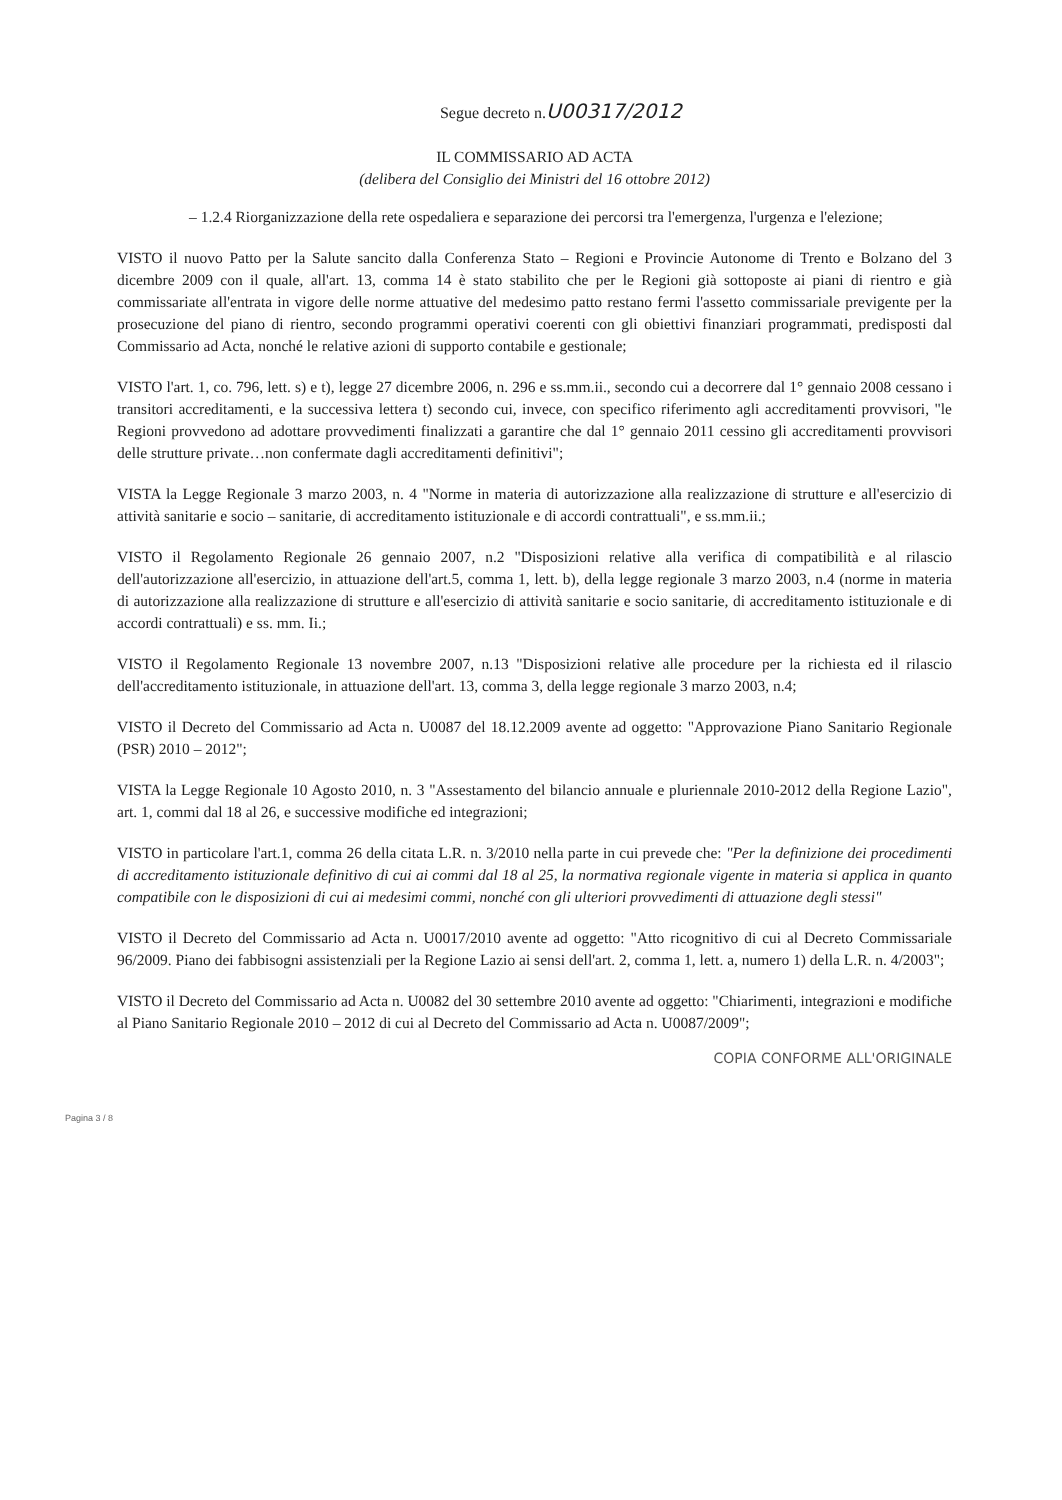Segue decreto n.U00317/2012
IL COMMISSARIO AD ACTA
(delibera del Consiglio dei Ministri del 16 ottobre 2012)
– 1.2.4 Riorganizzazione della rete ospedaliera e separazione dei percorsi tra l'emergenza, l'urgenza e l'elezione;
VISTO il nuovo Patto per la Salute sancito dalla Conferenza Stato – Regioni e Provincie Autonome di Trento e Bolzano del 3 dicembre 2009 con il quale, all'art. 13, comma 14 è stato stabilito che per le Regioni già sottoposte ai piani di rientro e già commissariate all'entrata in vigore delle norme attuative del medesimo patto restano fermi l'assetto commissariale previgente per la prosecuzione del piano di rientro, secondo programmi operativi coerenti con gli obiettivi finanziari programmati, predisposti dal Commissario ad Acta, nonché le relative azioni di supporto contabile e gestionale;
VISTO l'art. 1, co. 796, lett. s) e t), legge 27 dicembre 2006, n. 296 e ss.mm.ii., secondo cui a decorrere dal 1° gennaio 2008 cessano i transitori accreditamenti, e la successiva lettera t) secondo cui, invece, con specifico riferimento agli accreditamenti provvisori, "le Regioni provvedono ad adottare provvedimenti finalizzati a garantire che dal 1° gennaio 2011 cessino gli accreditamenti provvisori delle strutture private…non confermate dagli accreditamenti definitivi";
VISTA la Legge Regionale 3 marzo 2003, n. 4 "Norme in materia di autorizzazione alla realizzazione di strutture e all'esercizio di attività sanitarie e socio – sanitarie, di accreditamento istituzionale e di accordi contrattuali", e ss.mm.ii.;
VISTO il Regolamento Regionale 26 gennaio 2007, n.2 "Disposizioni relative alla verifica di compatibilità e al rilascio dell'autorizzazione all'esercizio, in attuazione dell'art.5, comma 1, lett. b), della legge regionale 3 marzo 2003, n.4 (norme in materia di autorizzazione alla realizzazione di strutture e all'esercizio di attività sanitarie e socio sanitarie, di accreditamento istituzionale e di accordi contrattuali) e ss. mm. Ii.;
VISTO il Regolamento Regionale 13 novembre 2007, n.13 "Disposizioni relative alle procedure per la richiesta ed il rilascio dell'accreditamento istituzionale, in attuazione dell'art. 13, comma 3, della legge regionale 3 marzo 2003, n.4;
VISTO il Decreto del Commissario ad Acta n. U0087 del 18.12.2009 avente ad oggetto: "Approvazione Piano Sanitario Regionale (PSR) 2010 – 2012";
VISTA la Legge Regionale 10 Agosto 2010, n. 3 "Assestamento del bilancio annuale e pluriennale 2010-2012 della Regione Lazio", art. 1, commi dal 18 al 26, e successive modifiche ed integrazioni;
VISTO in particolare l'art.1, comma 26 della citata L.R. n. 3/2010 nella parte in cui prevede che: "Per la definizione dei procedimenti di accreditamento istituzionale definitivo di cui ai commi dal 18 al 25, la normativa regionale vigente in materia si applica in quanto compatibile con le disposizioni di cui ai medesimi commi, nonché con gli ulteriori provvedimenti di attuazione degli stessi"
VISTO il Decreto del Commissario ad Acta n. U0017/2010 avente ad oggetto: "Atto ricognitivo di cui al Decreto Commissariale 96/2009. Piano dei fabbisogni assistenziali per la Regione Lazio ai sensi dell'art. 2, comma 1, lett. a, numero 1) della L.R. n. 4/2003";
VISTO il Decreto del Commissario ad Acta n. U0082 del 30 settembre 2010 avente ad oggetto: "Chiarimenti, integrazioni e modifiche al Piano Sanitario Regionale 2010 – 2012 di cui al Decreto del Commissario ad Acta n. U0087/2009";
COPIA CONFORME ALL'ORIGINALE
Pagina 3 / 8